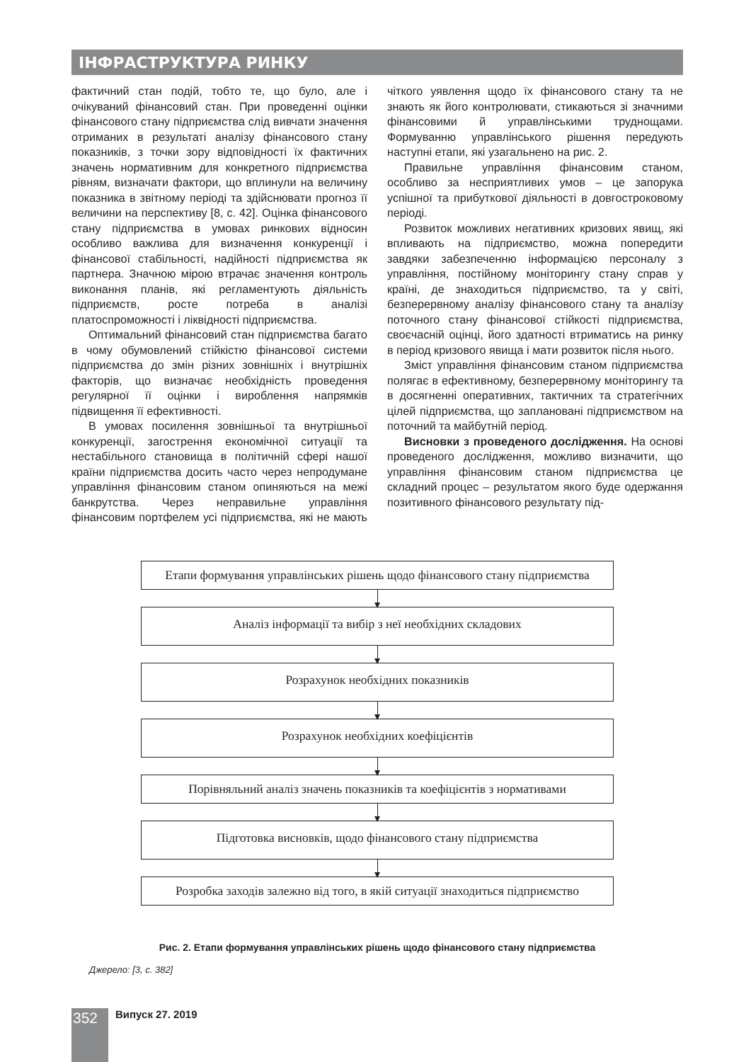ІНФРАСТРУКТУРА РИНКУ
фактичний стан подій, тобто те, що було, але і очікуваний фінансовий стан. При проведенні оцінки фінансового стану підприємства слід вивчати значення отриманих в результаті аналізу фінансового стану показників, з точки зору відповідності їх фактичних значень нормативним для конкретного підприємства рівням, визначати фактори, що вплинули на величину показника в звітному періоді та здійснювати прогноз її величини на перспективу [8, с. 42]. Оцінка фінансового стану підприємства в умовах ринкових відносин особливо важлива для визначення конкуренції і фінансової стабільності, надійності підприємства як партнера. Значною мірою втрачає значення контроль виконання планів, які регламентують діяльність підприємств, росте потреба в аналізі платоспроможності і ліквідності підприємства.
Оптимальний фінансовий стан підприємства багато в чому обумовлений стійкістю фінансової системи підприємства до змін різних зовнішніх і внутрішніх факторів, що визначає необхідність проведення регулярної її оцінки і вироблення напрямків підвищення її ефективності.
В умовах посилення зовнішньої та внутрішньої конкуренції, загострення економічної ситуації та нестабільного становища в політичній сфері нашої країни підприємства досить часто через непродумане управління фінансовим станом опиняються на межі банкрутства. Через неправильне управління фінансовим портфелем усі підприємства, які не мають чіткого уявлення щодо їх фінансового стану та не знають як його контролювати, стикаються зі значними фінансовими й управлінськими труднощами. Формуванню управлінського рішення передують наступні етапи, які узагальнено на рис. 2.
Правильне управління фінансовим станом, особливо за несприятливих умов – це запорука успішної та прибуткової діяльності в довгостроковому періоді.
Розвиток можливих негативних кризових явищ, які впливають на підприємство, можна попередити завдяки забезпеченню інформацією персоналу з управління, постійному моніторингу стану справ у країні, де знаходиться підприємство, та у світі, безперервному аналізу фінансового стану та аналізу поточного стану фінансової стійкості підприємства, своєчасній оцінці, його здатності втриматись на ринку в період кризового явища і мати розвиток після нього.
Зміст управління фінансовим станом підприємства полягає в ефективному, безперервному моніторингу та в досягненні оперативних, тактичних та стратегічних цілей підприємства, що заплановані підприємством на поточний та майбутній період.
Висновки з проведеного дослідження. На основі проведеного дослідження, можливо визначити, що управління фінансовим станом підприємства це складний процес – результатом якого буде одержання позитивного фінансового результату під-
Етапи формування управлінських рішень щодо фінансового стану підприємства
Аналіз інформації та вибір з неї необхідних складових
Розрахунок необхідних показників
Розрахунок необхідних коефіцієнтів
Порівняльний аналіз значень показників та коефіцієнтів з нормативами
Підготовка висновків, щодо фінансового стану підприємства
Розробка заходів залежно від того, в якій ситуації знаходиться підприємство
Рис. 2. Етапи формування управлінських рішень щодо фінансового стану підприємства
Джерело: [3, с. 382]
352 Випуск 27. 2019